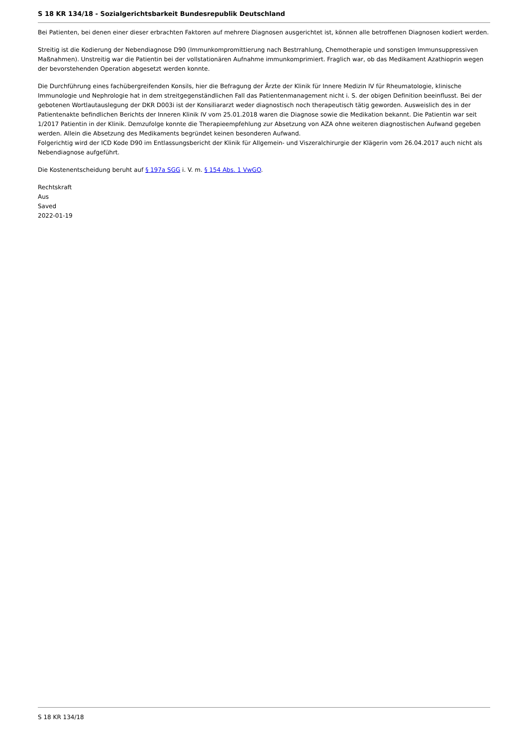S 18 KR 134/18 - Sozialgerichtsbarkeit Bundesrepublik Deutschland
Bei Patienten, bei denen einer dieser erbrachten Faktoren auf mehrere Diagnosen ausgerichtet ist, können alle betroffenen Diagnosen kodiert werden.
Streitig ist die Kodierung der Nebendiagnose D90 (Immunkompromittierung nach Bestrrahlung, Chemotherapie und sonstigen Immunsuppressiven Maßnahmen). Unstreitig war die Patientin bei der vollstationären Aufnahme immunkomprimiert. Fraglich war, ob das Medikament Azathioprin wegen der bevorstehenden Operation abgesetzt werden konnte.
Die Durchführung eines fachübergreifenden Konsils, hier die Befragung der Ärzte der Klinik für Innere Medizin IV für Rheumatologie, klinische Immunologie und Nephrologie hat in dem streitgegenständlichen Fall das Patientenmanagement nicht i. S. der obigen Definition beeinflusst. Bei der gebotenen Wortlautauslegung der DKR D003i ist der Konsiliararzt weder diagnostisch noch therapeutisch tätig geworden. Ausweislich des in der Patientenakte befindlichen Berichts der Inneren Klinik IV vom 25.01.2018 waren die Diagnose sowie die Medikation bekannt. Die Patientin war seit 1/2017 Patientin in der Klinik. Demzufolge konnte die Therapieempfehlung zur Absetzung von AZA ohne weiteren diagnostischen Aufwand gegeben werden. Allein die Absetzung des Medikaments begründet keinen besonderen Aufwand.
Folgerichtig wird der ICD Kode D90 im Entlassungsbericht der Klinik für Allgemein- und Viszeralchirurgie der Klägerin vom 26.04.2017 auch nicht als Nebendiagnose aufgeführt.
Die Kostenentscheidung beruht auf § 197a SGG i. V. m. § 154 Abs. 1 VwGO.
Rechtskraft
Aus
Saved
2022-01-19
S 18 KR 134/18